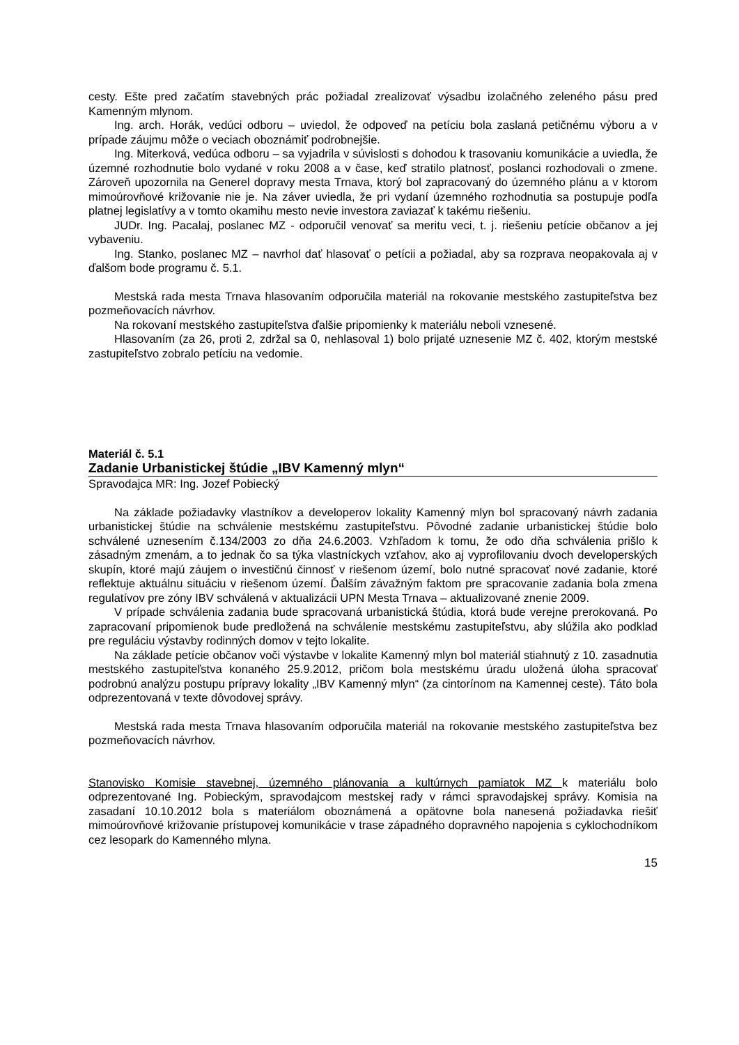cesty. Ešte pred začatím stavebných prác požiadal zrealizovať výsadbu izolačného zeleného pásu pred Kamenným mlynom.
Ing. arch. Horák, vedúci odboru – uviedol, že odpoveď na petíciu bola zaslaná petičnému výboru a v prípade záujmu môže o veciach oboznámiť podrobnejšie.
Ing. Miterková, vedúca odboru – sa vyjadrila v súvislosti s dohodou k trasovaniu komunikácie a uviedla, že územné rozhodnutie bolo vydané v roku 2008 a v čase, keď stratilo platnosť, poslanci rozhodovali o zmene. Zároveň upozornila na Generel dopravy mesta Trnava, ktorý bol zapracovaný do územného plánu a v ktorom mimoúrovňové križovanie nie je. Na záver uviedla, že pri vydaní územného rozhodnutia sa postupuje podľa platnej legislatívy a v tomto okamihu mesto nevie investora zaviazať k takému riešeniu.
JUDr. Ing. Pacalaj, poslanec MZ - odporučil venovať sa meritu veci, t. j. riešeniu petície občanov a jej vybaveniu.
Ing. Stanko, poslanec MZ – navrhol dať hlasovať o petícii a požiadal, aby sa rozprava neopakovala aj v ďalšom bode programu č. 5.1.
Mestská rada mesta Trnava hlasovaním odporučila materiál na rokovanie mestského zastupiteľstva bez pozmeňovacích návrhov.
Na rokovaní mestského zastupiteľstva ďalšie pripomienky k materiálu neboli vznesené.
Hlasovaním (za 26, proti 2, zdržal sa 0, nehlasoval 1) bolo prijaté uznesenie MZ č. 402, ktorým mestské zastupiteľstvo zobralo petíciu na vedomie.
Materiál č. 5.1
Zadanie Urbanistickej štúdie „IBV Kamenný mlyn“
Spravodajca MR: Ing. Jozef Pobiecký
Na základe požiadavky vlastníkov a developerov lokality Kamenný mlyn bol spracovaný návrh zadania urbanistickej štúdie na schválenie mestskému zastupiteľstvu. Pôvodné zadanie urbanistickej štúdie bolo schválené uznesením č.134/2003 zo dňa 24.6.2003. Vzhľadom k tomu, že odo dňa schválenia prišlo k zásadným zmenám, a to jednak čo sa týka vlastníckych vzťahov, ako aj vyprofilovaniu dvoch developerských skupín, ktoré majú záujem o investičnú činnosť v riešenom území, bolo nutné spracovať nové zadanie, ktoré reflektuje aktuálnu situáciu v riešenom území. Ďalším závažným faktom pre spracovanie zadania bola zmena regulatívov pre zóny IBV schválená v aktualizácii UPN Mesta Trnava – aktualizované znenie 2009.
V prípade schválenia zadania bude spracovaná urbanistická štúdia, ktorá bude verejne prerokovaná. Po zapracovaní pripomienok bude predložená na schválenie mestskému zastupiteľstvu, aby slúžila ako podklad pre reguláciu výstavby rodinných domov v tejto lokalite.
Na základe petície občanov voči výstavbe v lokalite Kamenný mlyn bol materiál stiahnutý z 10. zasadnutia mestského zastupiteľstva konaného 25.9.2012, pričom bola mestskému úradu uložená úloha spracovať podrobnú analýzu postupu prípravy lokality „IBV Kamenný mlyn“ (za cintorínom na Kamennej ceste). Táto bola odprezentovaná v texte dôvodovej správy.
Mestská rada mesta Trnava hlasovaním odporučila materiál na rokovanie mestského zastupiteľstva bez pozmeňovacích návrhov.
Stanovisko Komisie stavebnej, územného plánovania a kultúrnych pamiatok MZ k materiálu bolo odprezentované Ing. Pobieckým, spravodajcom mestskej rady v rámci spravodajskej správy. Komisia na zasadaní 10.10.2012 bola s materiálom oboznámená a opätovne bola nanesená požiadavka riešiť mimoúrovňové križovanie prístupovej komunikácie v trase západného dopravného napojenia s cyklochodníkom cez lesopark do Kamenného mlyna.
15